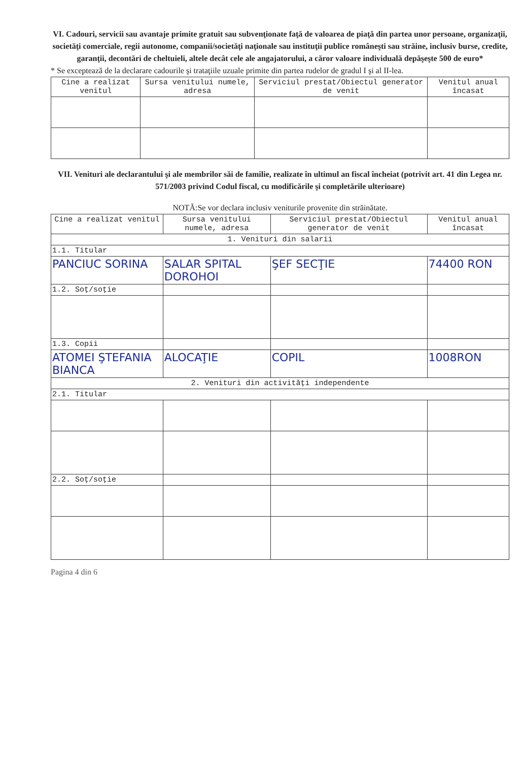VI. Cadouri, servicii sau avantaje primite gratuit sau subvenţionate faţă de valoarea de piaţă din partea unor persoane, organizaţii, societăţi comerciale, regii autonome, companii/societăţi naţionale sau instituţii publice româneşti sau străine, inclusiv burse, credite, garanţii, decontări de cheltuieli, altele decât cele ale angajatorului, a căror valoare individuală depăşeşte 500 de euro*
* Se exceptează de la declarare cadourile şi trataţiile uzuale primite din partea rudelor de gradul I şi al II-lea.
| Cine a realizat venitul | Sursa venitului numele, adresa | Serviciul prestat/Obiectul generator de venit | Venitul anual încasat |
| --- | --- | --- | --- |
VII. Venituri ale declarantului şi ale membrilor săi de familie, realizate în ultimul an fiscal încheiat (potrivit art. 41 din Legea nr. 571/2003 privind Codul fiscal, cu modificările şi completările ulterioare)
NOTĂ:Se vor declara inclusiv veniturile provenite din străinătate.
| Cine a realizat venitul | Sursa venitului numele, adresa | Serviciul prestat/Obiectul generator de venit | Venitul anual încasat |
| --- | --- | --- | --- |
| 1. Venituri din salarii | | | |
| 1.1. Titular | | | |
| PANCIUC SORINA | SALAR SPITAL DOROHOI | ŞEF SECŢIE | 74400 RON |
| 1.2. Soţ/soţie | | | |
| 1.3. Copii | | | |
| ATOMEI ŞTEFANIA BIANCA | ALOCAŢIE | COPIL | 1008RON |
| 2. Venituri din activităţi independente | | | |
| 2.1. Titular | | | |
| 2.2. Soţ/soţie | | | |
Pagina 4 din 6